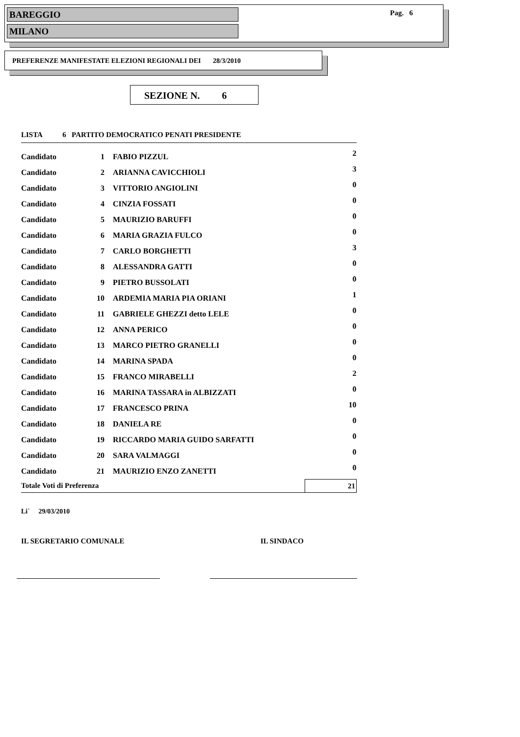BAREGGIO
MILANO
Pag. 6
PREFERENZE MANIFESTATE ELEZIONI REGIONALI DEI 28/3/2010
SEZIONE N. 6
| LISTA 6 PARTITO DEMOCRATICO PENATI PRESIDENTE | | | |
| Candidato | 1 | FABIO PIZZUL | 2 |
| Candidato | 2 | ARIANNA CAVICCHIOLI | 3 |
| Candidato | 3 | VITTORIO ANGIOLINI | 0 |
| Candidato | 4 | CINZIA FOSSATI | 0 |
| Candidato | 5 | MAURIZIO BARUFFI | 0 |
| Candidato | 6 | MARIA GRAZIA FULCO | 0 |
| Candidato | 7 | CARLO BORGHETTI | 3 |
| Candidato | 8 | ALESSANDRA GATTI | 0 |
| Candidato | 9 | PIETRO BUSSOLATI | 0 |
| Candidato | 10 | ARDEMIA MARIA PIA ORIANI | 1 |
| Candidato | 11 | GABRIELE GHEZZI detto LELE | 0 |
| Candidato | 12 | ANNA PERICO | 0 |
| Candidato | 13 | MARCO PIETRO GRANELLI | 0 |
| Candidato | 14 | MARINA SPADA | 0 |
| Candidato | 15 | FRANCO MIRABELLI | 2 |
| Candidato | 16 | MARINA TASSARA in ALBIZZATI | 0 |
| Candidato | 17 | FRANCESCO PRINA | 10 |
| Candidato | 18 | DANIELA RE | 0 |
| Candidato | 19 | RICCARDO MARIA GUIDO SARFATTI | 0 |
| Candidato | 20 | SARA VALMAGGI | 0 |
| Candidato | 21 | MAURIZIO ENZO ZANETTI | 0 |
| Totale Voti di Preferenza | | | 21 |
Li` 29/03/2010
IL SEGRETARIO COMUNALE IL SINDACO